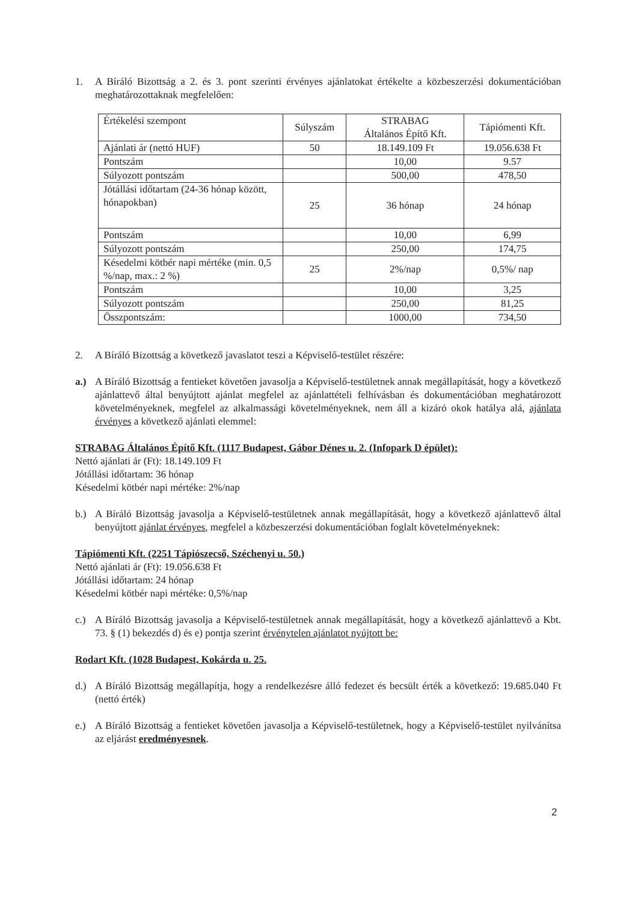1. A Bíráló Bizottság a 2. és 3. pont szerinti érvényes ajánlatokat értékelte a közbeszerzési dokumentációban meghatározottaknak megfelelően:
| Értékelési szempont | Súlyszám | STRABAG Általános Építő Kft. | Tápiómenti Kft. |
| Ajánlati ár (nettó HUF) | 50 | 18.149.109 Ft | 19.056.638 Ft |
| Pontszám | | 10,00 | 9.57 |
| Súlyozott pontszám | | 500,00 | 478,50 |
| Jótállási időtartam (24-36 hónap között, hónapokban) | 25 | 36 hónap | 24 hónap |
| Pontszám | | 10,00 | 6,99 |
| Súlyozott pontszám | | 250,00 | 174,75 |
| Késedelmi kötbér napi mértéke (min. 0,5 %/nap, max.: 2 %) | 25 | 2%/nap | 0,5%/ nap |
| Pontszám | | 10,00 | 3,25 |
| Súlyozott pontszám | | 250,00 | 81,25 |
| Összpontszám: | | 1000,00 | 734,50 |
2. A Bíráló Bizottság a következő javaslatot teszi a Képviselő-testület részére:
a.) A Bíráló Bizottság a fentieket követően javasolja a Képviselő-testületnek annak megállapítását, hogy a következő ajánlattevő által benyújtott ajánlat megfelel az ajánlattételi felhívásban és dokumentációban meghatározott követelményeknek, megfelel az alkalmassági követelményeknek, nem áll a kizáró okok hatálya alá, ajánlata érvényes a következő ajánlati elemmel:
STRABAG Általános Építő Kft. (1117 Budapest, Gábor Dénes u. 2. (Infopark D épület):
Nettó ajánlati ár (Ft): 18.149.109 Ft
Jótállási időtartam: 36 hónap
Késedelmi kötbér napi mértéke: 2%/nap
b.) A Bíráló Bizottság javasolja a Képviselő-testületnek annak megállapítását, hogy a következő ajánlattevő által benyújtott ajánlat érvényes, megfelel a közbeszerzési dokumentációban foglalt követelményeknek:
Tápiómenti Kft. (2251 Tápiószecső, Széchenyi u. 50.)
Nettó ajánlati ár (Ft): 19.056.638 Ft
Jótállási időtartam: 24 hónap
Késedelmi kötbér napi mértéke: 0,5%/nap
c.) A Bíráló Bizottság javasolja a Képviselő-testületnek annak megállapítását, hogy a következő ajánlattevő a Kbt. 73. § (1) bekezdés d) és e) pontja szerint érvénytelen ajánlatot nyújtott be:
Rodart Kft. (1028 Budapest, Kokárda u. 25.
d.) A Bíráló Bizottság megállapítja, hogy a rendelkezésre álló fedezet és becsült érték a következő: 19.685.040 Ft (nettó érték)
e.) A Bíráló Bizottság a fentieket követően javasolja a Képviselő-testületnek, hogy a Képviselő-testület nyilvánítsa az eljárást eredményesnek.
2